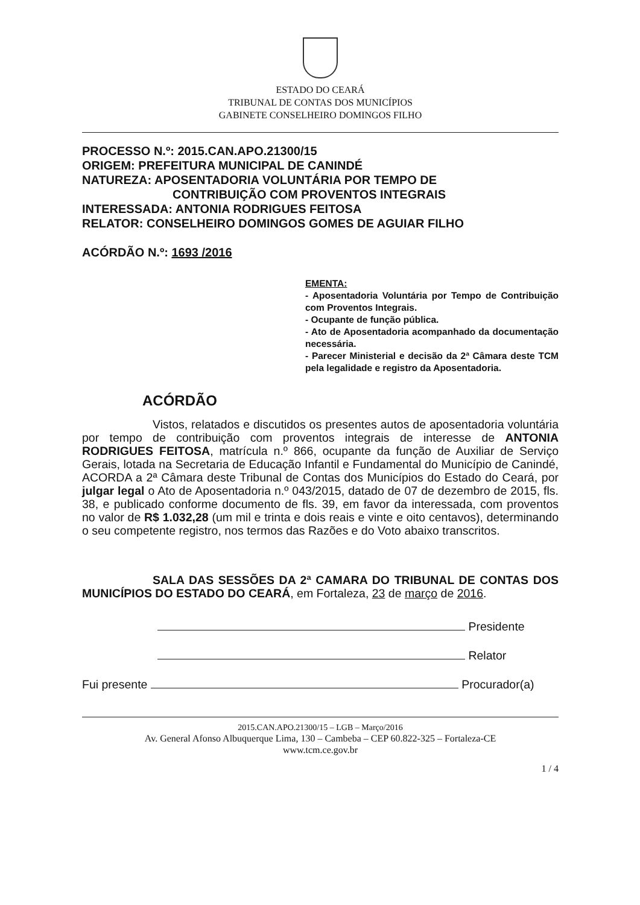ESTADO DO CEARÁ
TRIBUNAL DE CONTAS DOS MUNICÍPIOS
GABINETE CONSELHEIRO DOMINGOS FILHO
PROCESSO N.º: 2015.CAN.APO.21300/15
ORIGEM: PREFEITURA MUNICIPAL DE CANINDÉ
NATUREZA: APOSENTADORIA VOLUNTÁRIA POR TEMPO DE
CONTRIBUIÇÃO COM PROVENTOS INTEGRAIS
INTERESSADA: ANTONIA RODRIGUES FEITOSA
RELATOR: CONSELHEIRO DOMINGOS GOMES DE AGUIAR FILHO
ACÓRDÃO N.º: 1693 /2016
EMENTA:
- Aposentadoria Voluntária por Tempo de Contribuição com Proventos Integrais.
- Ocupante de função pública.
- Ato de Aposentadoria acompanhado da documentação necessária.
- Parecer Ministerial e decisão da 2ª Câmara deste TCM pela legalidade e registro da Aposentadoria.
ACÓRDÃO
      Vistos, relatados e discutidos os presentes autos de aposentadoria voluntária por tempo de contribuição com proventos integrais de interesse de ANTONIA RODRIGUES FEITOSA, matrícula n.º 866, ocupante da função de Auxiliar de Serviço Gerais, lotada na Secretaria de Educação Infantil e Fundamental do Município de Canindé, ACORDA a 2ª Câmara deste Tribunal de Contas dos Municípios do Estado do Ceará, por julgar legal o Ato de Aposentadoria n.º 043/2015, datado de 07 de dezembro de 2015, fls. 38, e publicado conforme documento de fls. 39, em favor da interessada, com proventos no valor de R$ 1.032,28 (um mil e trinta e dois reais e vinte e oito centavos), determinando o seu competente registro, nos termos das Razões e do Voto abaixo transcritos.
      SALA DAS SESSÕES DA 2ª CAMARA DO TRIBUNAL DE CONTAS DOS MUNICÍPIOS DO ESTADO DO CEARÁ, em Fortaleza, 23 de março de 2016.
Presidente
Relator
Fui presente Procurador(a)
2015.CAN.APO.21300/15 – LGB – Março/2016
Av. General Afonso Albuquerque Lima, 130 – Cambeba – CEP 60.822-325 – Fortaleza-CE
www.tcm.ce.gov.br
1 / 4